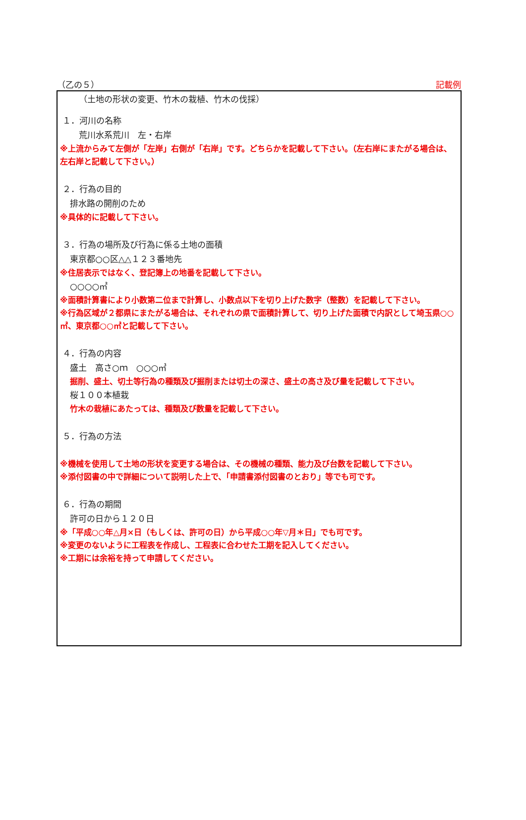（乙の５） 記載例
（土地の形状の変更、竹木の栽植、竹木の伐採）
１．河川の名称
荒川水系荒川　左・右岸
※上流からみて左側が「左岸」右側が「右岸」です。どちらかを記載して下さい。（左右岸にまたがる場合は、左右岸と記載して下さい。）
２．行為の目的
排水路の開削のため
※具体的に記載して下さい。
３．行為の場所及び行為に係る土地の面積
東京都○○区△△１２３番地先
※住居表示ではなく、登記簿上の地番を記載して下さい。
○○○○㎡
※面積計算書により小数第二位まで計算し、小数点以下を切り上げた数字（整数）を記載して下さい。
※行為区域が２都県にまたがる場合は、それぞれの県で面積計算して、切り上げた面積で内訳として埼玉県○○㎡、東京都○○㎡と記載して下さい。
４．行為の内容
盛土　高さ○ｍ　○○○㎥
掘削、盛土、切土等行為の種類及び掘削または切土の深さ、盛土の高さ及び量を記載して下さい。
桜１００本植栽
竹木の栽植にあたっては、種類及び数量を記載して下さい。
５．行為の方法
※機械を使用して土地の形状を変更する場合は、その機械の種類、能力及び台数を記載して下さい。
※添付図書の中で詳細について説明した上で、「申請書添付図書のとおり」等でも可です。
６．行為の期間
許可の日から１２０日
※「平成○○年△月×日（もしくは、許可の日）から平成○○年▽月＊日」でも可です。
※変更のないように工程表を作成し、工程表に合わせた工期を記入してください。
※工期には余裕を持って申請してください。